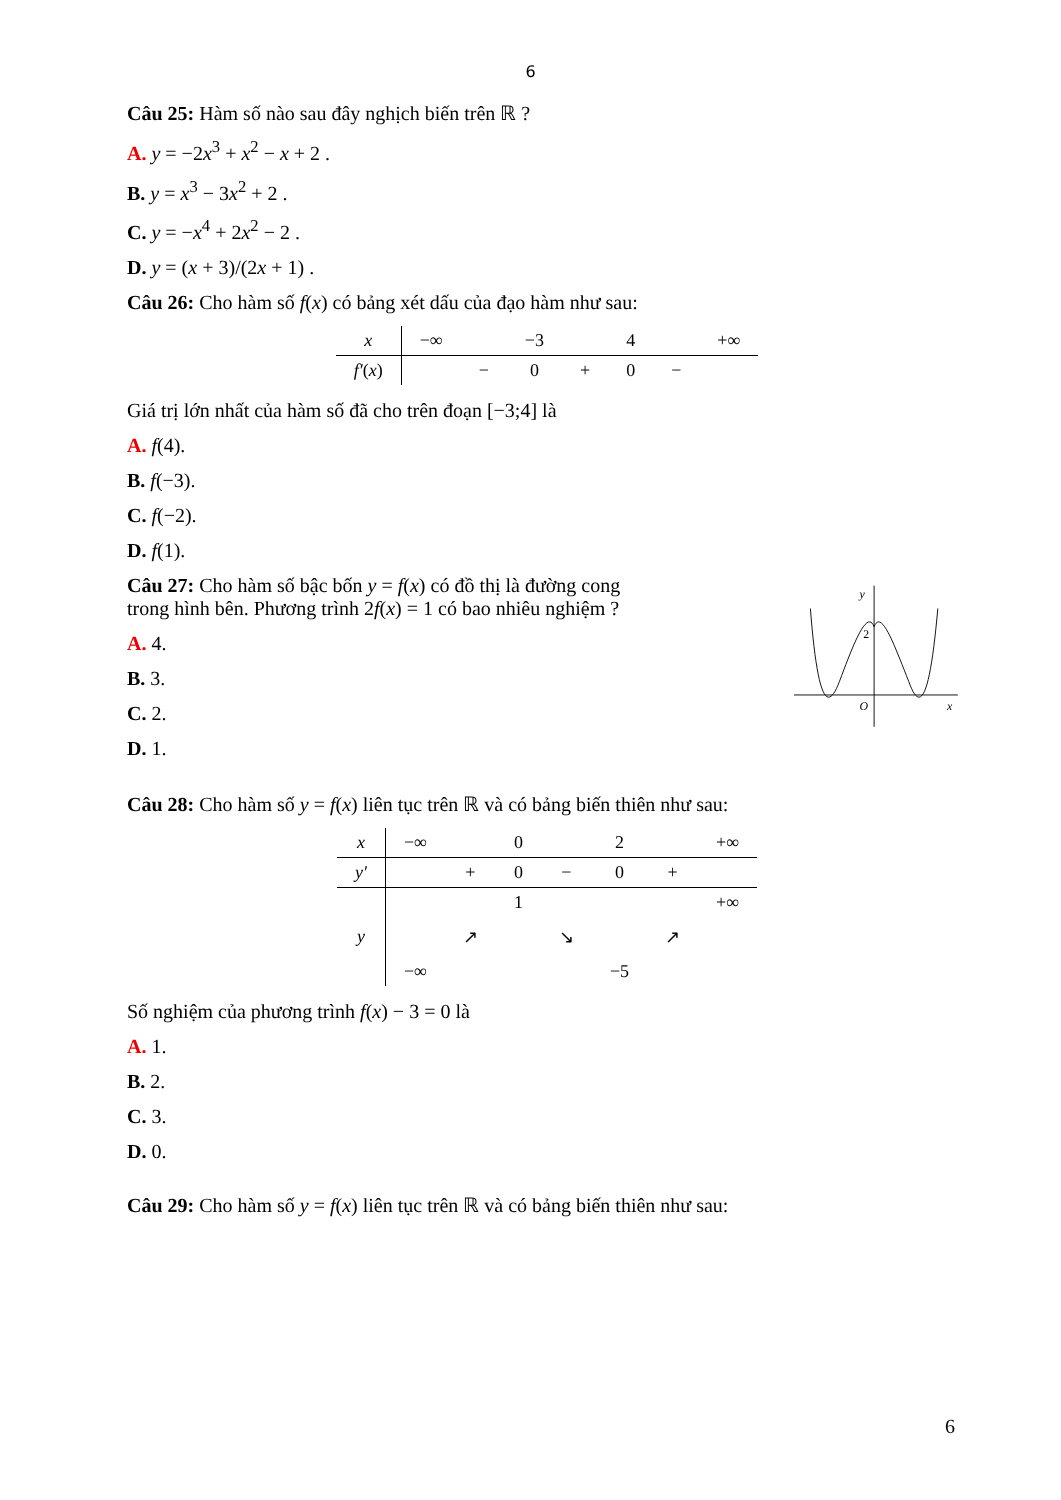6
Câu 25: Hàm số nào sau đây nghịch biến trên ℝ ?
A. y = −2x<sup>3</sup> + x<sup>2</sup> − x + 2 .
B. y = x<sup>3</sup> − 3x<sup>2</sup> + 2 .
C. y = −x<sup>4</sup> + 2x<sup>2</sup> − 2 .
D. y = (x + 3)/(2x + 1) .
Câu 26: Cho hàm số f(x) có bảng xét dấu của đạo hàm như sau:
| x | −∞ | | −3 | | 4 | | +∞ |
| f′ ( x ) | | − | 0 | + | 0 | − | |
Giá trị lớn nhất của hàm số đã cho trên đoạn [−3;4] là
A. f(4).
B. f(−3).
C. f(−2).
D. f(1).
Câu 27: Cho hàm số bậc bốn y = f(x) có đồ thị là đường cong trong hình bên. Phương trình 2f(x) = 1 có bao nhiêu nghiệm ?
A. 4.
B. 3.
C. 2.
D. 1.
y
2
O
x
Câu 28: Cho hàm số y = f(x) liên tục trên ℝ và có bảng biến thiên như sau:
| x | −∞ | | 0 | | 2 | | +∞ |
| y′ | | + | 0 | − | 0 | + | |
| y | −∞ | ↗ | 1 | ↘ | −5 | ↗ | +∞ |
Số nghiệm của phương trình f(x) − 3 = 0 là
A. 1.
B. 2.
C. 3.
D. 0.
Câu 29: Cho hàm số y = f(x) liên tục trên ℝ và có bảng biến thiên như sau:
6